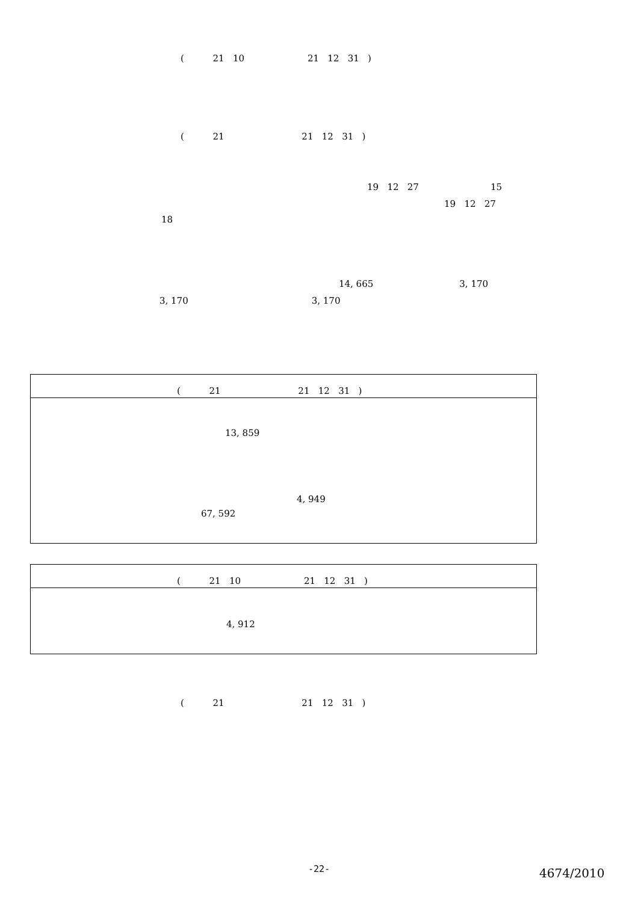( 21 10 21 12 31 )
( 21 21 12 31 )
19 12 27 15
19 12 27
18
14, 665 3, 170
3, 170 3, 170
( 21 21 12 31 )
13, 859
4, 949
67, 592
( 21 10 21 12 31 )
4, 912
( 21 21 12 31 )
-22-
4674/2010